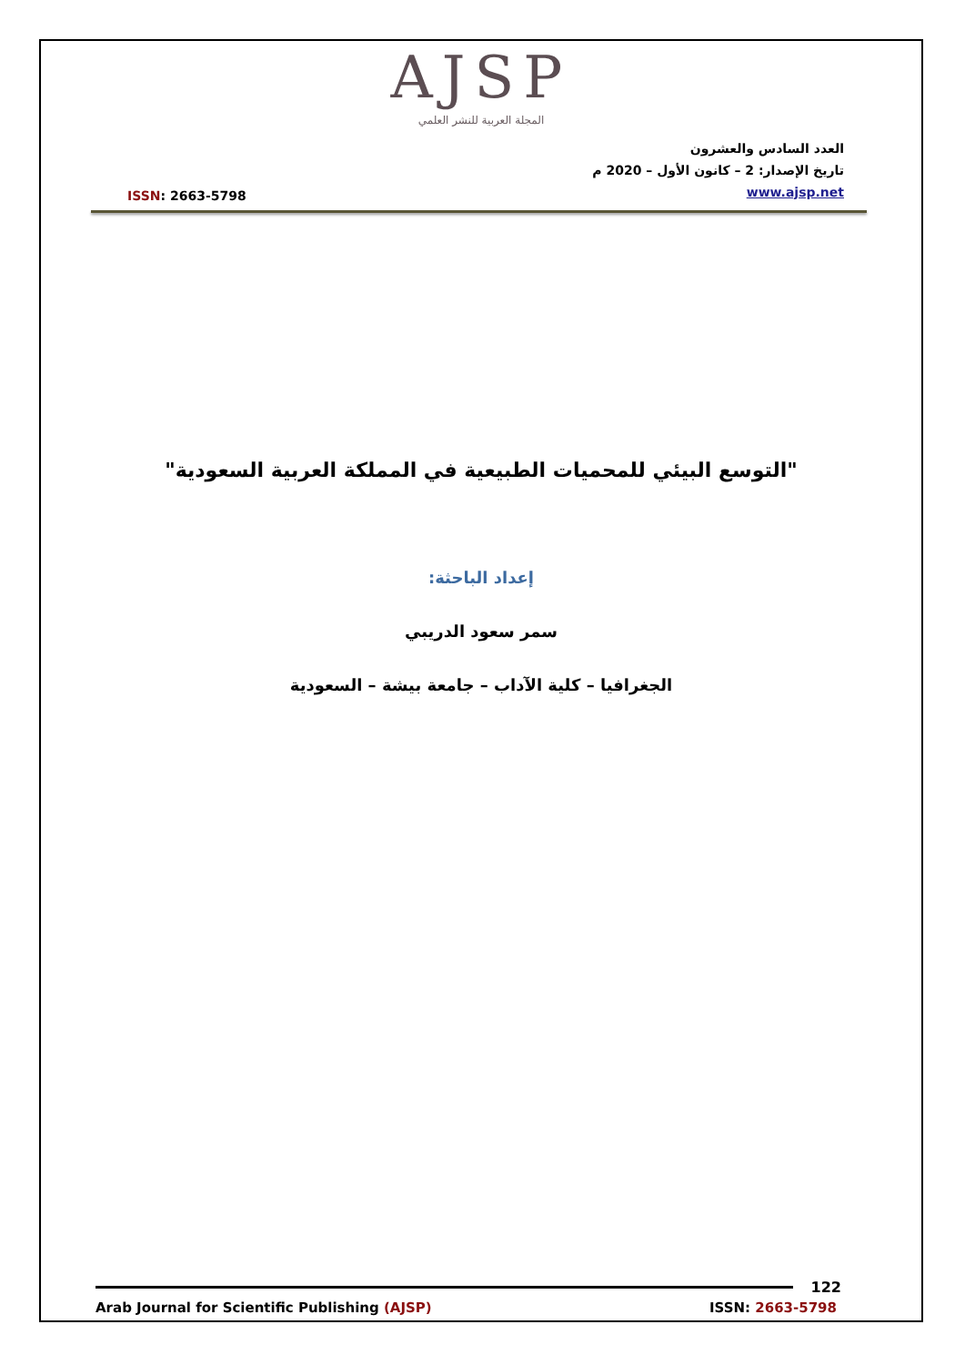AJSP
المجلة العربية للنشر العلمي
ISSN: 2663-5798
العدد السادس والعشرون
تاريخ الإصدار: 2 – كانون الأول – 2020 م
www.ajsp.net
"التوسع البيئي للمحميات الطبيعية في المملكة العربية السعودية"
إعداد الباحثة:
سمر سعود الدريبي
الجغرافيا – كلية الآداب – جامعة بيشة – السعودية
122
Arab Journal for Scientific Publishing (AJSP) ISSN: 2663-5798